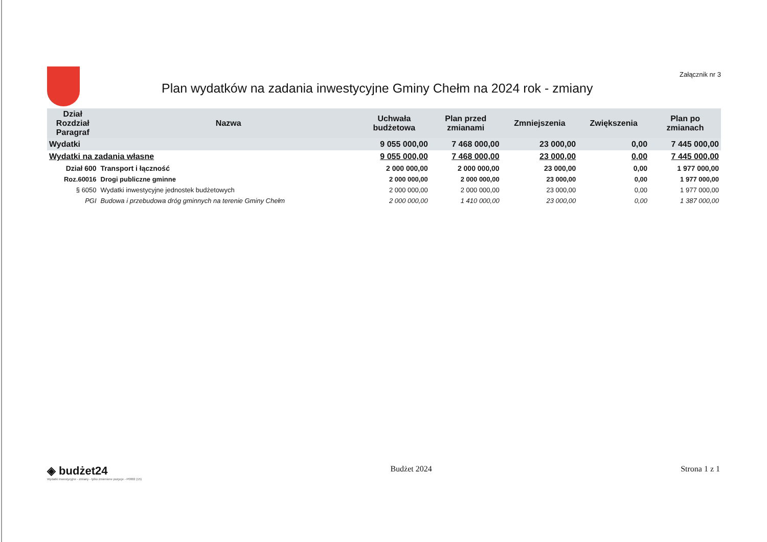Plan wydatków na zadania inwestycyjne Gminy Chełm na 2024 rok - zmiany
Załącznik nr 3
| Dział Rozdział Paragraf | Nazwa | Uchwała budżetowa | Plan przed zmianami | Zmniejszenia | Zwiększenia | Plan po zmianach |
| --- | --- | --- | --- | --- | --- | --- |
| Wydatki | | 9 055 000,00 | 7 468 000,00 | 23 000,00 | 0,00 | 7 445 000,00 |
| Wydatki na zadania własne | | 9 055 000,00 | 7 468 000,00 | 23 000,00 | 0,00 | 7 445 000,00 |
| Dział 600 | Transport i łączność | 2 000 000,00 | 2 000 000,00 | 23 000,00 | 0,00 | 1 977 000,00 |
| Roz.60016 | Drogi publiczne gminne | 2 000 000,00 | 2 000 000,00 | 23 000,00 | 0,00 | 1 977 000,00 |
| § 6050 | Wydatki inwestycyjne jednostek budżetowych | 2 000 000,00 | 2 000 000,00 | 23 000,00 | 0,00 | 1 977 000,00 |
| PGI | Budowa i przebudowa dróg gminnych na terenie Gminy Chełm | 2 000 000,00 | 1 410 000,00 | 23 000,00 | 0,00 | 1 387 000,00 |
◈ budżet24
Wydatki inwestycyjne - zmiany - tylko zmienione pozycje - P0002 (15)
Budżet 2024 Strona 1 z 1